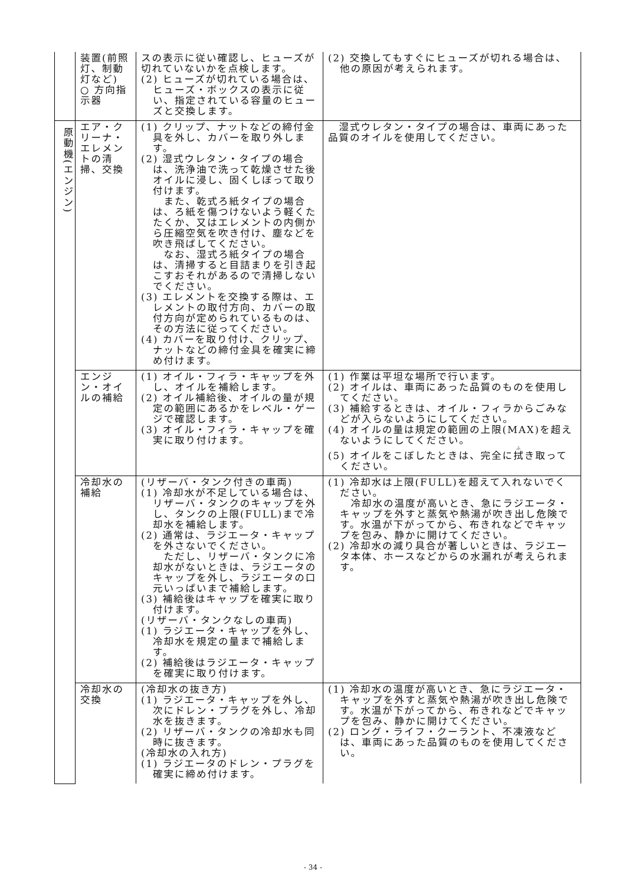| | 装置(前照灯、制動灯など) ○ 方向指示器 | スの表示に従い確認し、ヒューズが切れていないかを点検します。 (2) ヒューズが切れている場合は、ヒューズ・ボックスの表示に従い、指定されている容量のヒューズと交換します。 | (2) 交換してもすぐにヒューズが切れる場合は、他の原因が考えられます。 |
| 原動機(エンジン) | エア・クリーナ・エレメントの清掃、交換 | (1) クリップ、ナットなどの締付金具を外し、カバーを取り外します。 (2) 湿式ウレタン・タイプの場合は、洗浄油で洗って乾燥させた後オイルに浸し、固くしぼって取り付けます。 また、乾式ろ紙タイプの場合は、ろ紙を傷つけないよう軽くたたくか、又はエレメントの内側から圧縮空気を吹き付け、塵などを吹き飛ばしてください。 なお、湿式ろ紙タイプの場合は、清掃すると目詰まりを引き起こすおそれがあるので清掃しないでください。 (3) エレメントを交換する際は、エレメントの取付方向、カバーの取付方向が定められているものは、その方法に従ってください。 (4) カバーを取り付け、クリップ、ナットなどの締付金具を確実に締め付けます。 | 湿式ウレタン・タイプの場合は、車両にあった品質のオイルを使用してください。 |
| | エンジン・オイルの補給 | (1) オイル・フィラ・キャップを外し、オイルを補給します。 (2) オイル補給後、オイルの量が規定の範囲にあるかをレベル・ゲージで確認します。 (3) オイル・フィラ・キャップを確実に取り付けます。 | (1) 作業は平坦な場所で行います。 (2) オイルは、車両にあった品質のものを使用してください。 (3) 補給するときは、オイル・フィラからごみなどが入らないようにしてください。 (4) オイルの量は規定の範囲の上限(MAX)を超えないようにしてください。 (5) オイルをこぼしたときは、完全に 拭 き取ってください。 |
| | 冷却水の補給 | (リザーバ・タンク付きの車両) (1) 冷却水が不足している場合は、リザーバ・タンクのキャップを外し、タンクの上限(FULL)まで冷却水を補給します。 (2) 通常は、ラジエータ・キャップを外さないでください。 ただし、リザーバ・タンクに冷却水がないときは、ラジエータのキャップを外し、ラジエータの口元いっぱいまで補給します。 (3) 補給後はキャップを確実に取り付けます。 (リザーバ・タンクなしの車両) (1) ラジエータ・キャップを外し、冷却水を規定の量まで補給します。 (2) 補給後はラジエータ・キャップを確実に取り付けます。 | (1) 冷却水は上限(FULL)を超えて入れないでください。 冷却水の温度が高いとき、急にラジエータ・キャップを外すと蒸気や熱湯が吹き出し危険です。水温が下がってから、布きれなどでキャップを包み、静かに開けてください。 (2) 冷却水の減り具合が著しいときは、ラジエータ本体、ホースなどからの水漏れが考えられます。 |
| | 冷却水の交換 | (冷却水の抜き方) (1) ラジエータ・キャップを外し、次にドレン・プラグを外し、冷却水を抜きます。 (2) リザーバ・タンクの冷却水も同時に抜きます。 (冷却水の入れ方) (1) ラジエータのドレン・プラグを確実に締め付けます。 | (1) 冷却水の温度が高いとき、急にラジエータ・キャップを外すと蒸気や熱湯が吹き出し危険です。水温が下がってから、布きれなどでキャップを包み、静かに開けてください。 (2) ロング・ライフ・クーラント、不凍液などは、車両にあった品質のものを使用してください。 |
- 34 -